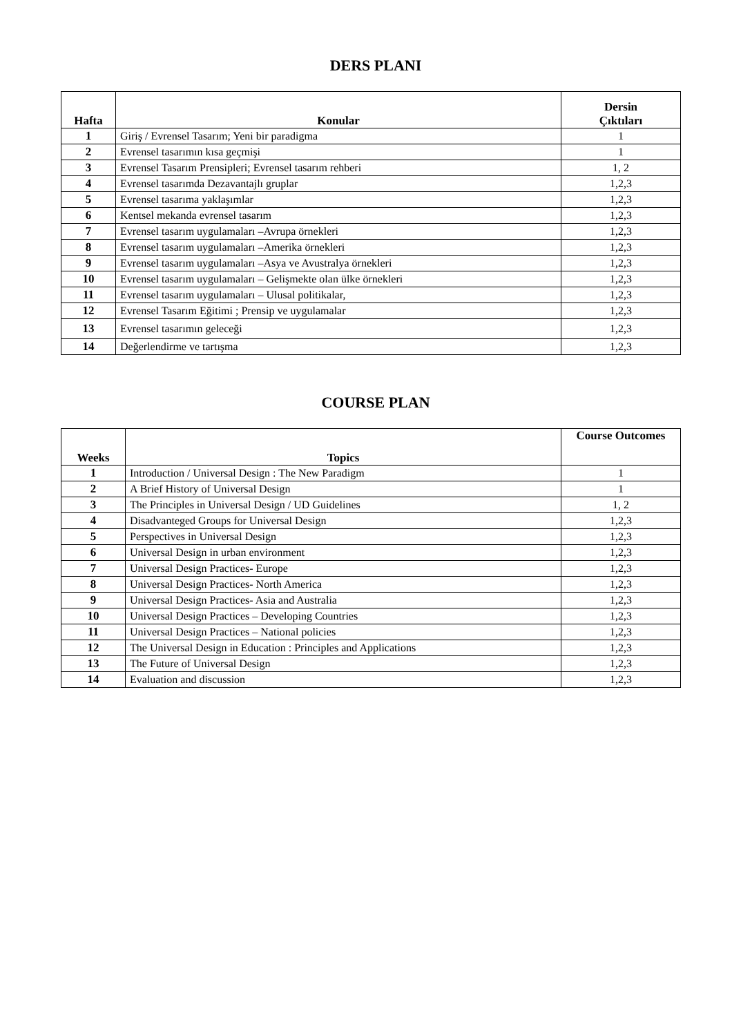DERS PLANI
| Hafta | Konular | Dersin Çıktıları |
| --- | --- | --- |
| 1 | Giriş / Evrensel Tasarım; Yeni bir paradigma | 1 |
| 2 | Evrensel tasarımın kısa geçmişi | 1 |
| 3 | Evrensel Tasarım Prensipleri; Evrensel tasarım rehberi | 1, 2 |
| 4 | Evrensel tasarımda Dezavantajlı gruplar | 1,2,3 |
| 5 | Evrensel tasarıma yaklaşımlar | 1,2,3 |
| 6 | Kentsel mekanda evrensel tasarım | 1,2,3 |
| 7 | Evrensel tasarım uygulamaları –Avrupa örnekleri | 1,2,3 |
| 8 | Evrensel tasarım uygulamaları –Amerika örnekleri | 1,2,3 |
| 9 | Evrensel tasarım uygulamaları –Asya ve Avustralya örnekleri | 1,2,3 |
| 10 | Evrensel tasarım uygulamaları – Gelişmekte olan ülke örnekleri | 1,2,3 |
| 11 | Evrensel tasarım uygulamaları – Ulusal politikalar, | 1,2,3 |
| 12 | Evrensel Tasarım Eğitimi ; Prensip ve uygulamalar | 1,2,3 |
| 13 | Evrensel tasarımın geleceği | 1,2,3 |
| 14 | Değerlendirme ve tartışma | 1,2,3 |
COURSE PLAN
| Weeks | Topics | Course Outcomes |
| --- | --- | --- |
| 1 | Introduction / Universal Design : The New Paradigm | 1 |
| 2 | A Brief History of Universal Design | 1 |
| 3 | The Principles in Universal Design / UD Guidelines | 1, 2 |
| 4 | Disadvanteged Groups for Universal Design | 1,2,3 |
| 5 | Perspectives in Universal Design | 1,2,3 |
| 6 | Universal Design in urban environment | 1,2,3 |
| 7 | Universal Design Practices- Europe | 1,2,3 |
| 8 | Universal Design Practices- North America | 1,2,3 |
| 9 | Universal Design Practices- Asia and Australia | 1,2,3 |
| 10 | Universal Design Practices – Developing Countries | 1,2,3 |
| 11 | Universal Design Practices – National policies | 1,2,3 |
| 12 | The Universal Design in Education : Principles and Applications | 1,2,3 |
| 13 | The Future of Universal Design | 1,2,3 |
| 14 | Evaluation and discussion | 1,2,3 |